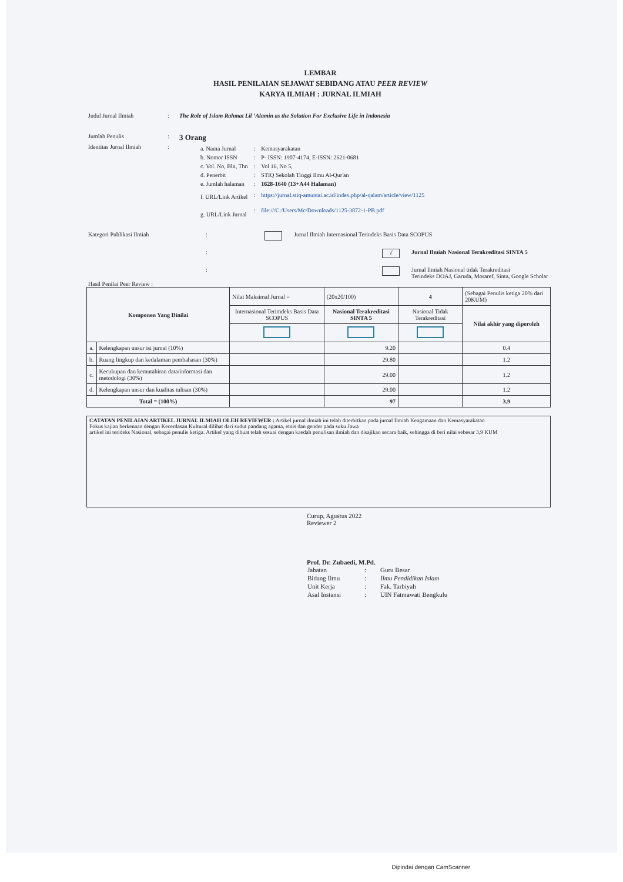LEMBAR
HASIL PENILAIAN SEJAWAT SEBIDANG ATAU PEER REVIEW
KARYA ILMIAH : JURNAL ILMIAH
Judul Jurnal Ilmiah: The Role of Islam Rahmat Lil ‘Alamin as the Solution For Exclusive Life in Indonesia
Jumlah Penulis: 3 Orang
Identitas Jurnal Ilmiah:
| a. Nama Jurnal | : | Kemasyarakatan |
| b. Nomor ISSN | : | P- ISSN: 1907-4174, E-ISSN: 2621-0681 |
| c. Vol. No, Bln, Thn | : | Vol 16, No 5, |
| d. Penerbit | : | STIQ Sekolah Tinggi Ilmu Al-Qur'an |
| e. Jumlah halaman | : | 1628-1640 (13+A44 Halaman) |
| f. URL/Link Artikel | : | https://jurnal.stiq-amuntai.ac.id/index.php/al-qalam/article/view/1125 |
| g. URL/Link Jurnal | : | file:///C:/Users/Mc/Downloads/1125-3872-1-PB.pdf |
Kategori Publikasi Ilmiah: Jurnal Ilmiah Internasional Terindeks Basis Data SCOPUS
: √ Jurnal Ilmiah Nasional Terakreditasi SINTA 5
: Jurnal Ilmiah Nasional tidak Terakreditasi
Terindeks DOAJ, Garuda, Moraref, Sinta, Google Scholar
Hasil Penilai Peer Review :
| Komponen Yang Dinilai | | Nilai Maksimal Jurnal = | (20x20/100) | 4 | (Sebagai Penulis ketiga 20% dari 20KUM) |
| | | Internasional Terimdeks Basis Data SCOPUS | Nasional Terakreditasi SINTA 5 | Nasional Tidak Terakreditasi | Nilai akhir yang diperoleh |
| a. | Kelengkapan unsur isi jurnal (10%) | | 9.20 | | 0.4 |
| b. | Ruang lingkup dan kedalaman pembahasan (30%) | | 29.80 | | 1.2 |
| c. | Kecukupan dan kemutahiran data/informasi dan metodologi (30%) | | 29.00 | | 1.2 |
| d. | Kelengkapan unsur dan kualitas tulisan (30%) | | 29.00 | | 1.2 |
| Total = (100%) | | | 97 | | 3.9 |
CATATAN PENILAIAN ARTIKEL JURNAL ILMIAH OLEH REVIEWER : Artikel jurnal ilmiah ini telah diterbitkan pada jurnal Ilmiah Keagamaan dan Kemasyarakatan
Fokus kajian berkenaan dengan Kecerdasan Kultural dilihat dari sudut pandang agama, etnis dan gender pada suku Jawa
artikel ini terideks Nasional, sebagai penulis ketiga. Artikel yang dibuat telah sesuai dengan kaedah penulisan ilmiah dan disajikan secara baik, sehingga di beri nilai sebesar 3,9 KUM
Curup, Agustus 2022
Reviewer 2
Prof. Dr. Zubaedi, M.Pd.
| Jabatan | : | Guru Besar |
| Bidang Ilmu | : | Ilmu Pendidikan Islam |
| Unit Kerja | : | Fak. Tarbiyah |
| Asal Instansi | : | UIN Fatmawati Bengkulu |
Dipindai dengan CamScanner